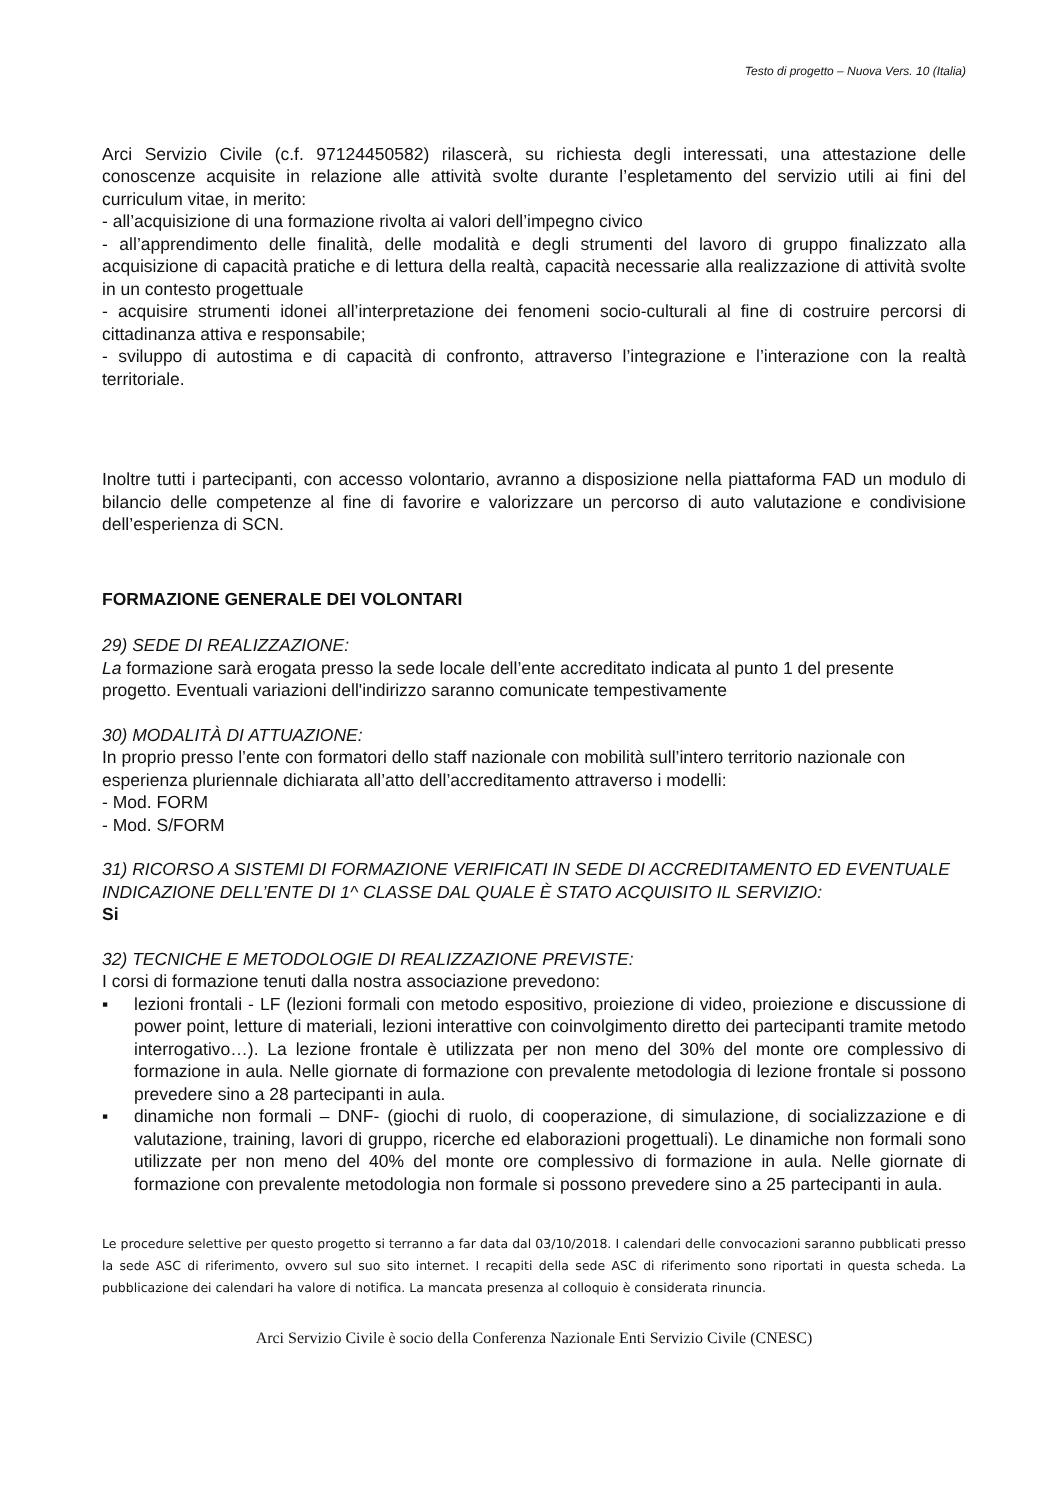Testo di progetto – Nuova Vers. 10 (Italia)
Arci Servizio Civile (c.f. 97124450582) rilascerà, su richiesta degli interessati, una attestazione delle conoscenze acquisite in relazione alle attività svolte durante l’espletamento del servizio utili ai fini del curriculum vitae, in merito:
- all’acquisizione di una formazione rivolta ai valori dell’impegno civico
- all’apprendimento delle finalità, delle modalità e degli strumenti del lavoro di gruppo finalizzato alla acquisizione di capacità pratiche e di lettura della realtà, capacità necessarie alla realizzazione di attività svolte in un contesto progettuale
- acquisire strumenti idonei all’interpretazione dei fenomeni socio-culturali al fine di costruire percorsi di cittadinanza attiva e responsabile;
- sviluppo di autostima e di capacità di confronto, attraverso l’integrazione e l’interazione con la realtà territoriale.
Inoltre tutti i partecipanti, con accesso volontario, avranno a disposizione nella piattaforma FAD un modulo di bilancio delle competenze al fine di favorire e valorizzare un percorso di auto valutazione e condivisione dell’esperienza di SCN.
FORMAZIONE GENERALE DEI VOLONTARI
29) SEDE DI REALIZZAZIONE:
La formazione sarà erogata presso la sede locale dell’ente accreditato indicata al punto 1 del presente progetto. Eventuali variazioni dell'indirizzo saranno comunicate tempestivamente
30) MODALITÀ DI ATTUAZIONE:
In proprio presso l’ente con formatori dello staff nazionale con mobilità sull’intero territorio nazionale con esperienza pluriennale dichiarata all’atto dell’accreditamento attraverso i modelli:
- Mod. FORM
- Mod. S/FORM
31) RICORSO A SISTEMI DI FORMAZIONE VERIFICATI IN SEDE DI ACCREDITAMENTO ED EVENTUALE INDICAZIONE DELL’ENTE DI 1^ CLASSE DAL QUALE È STATO ACQUISITO IL SERVIZIO:
Si
32) TECNICHE E METODOLOGIE DI REALIZZAZIONE PREVISTE:
I corsi di formazione tenuti dalla nostra associazione prevedono:
▪ lezioni frontali - LF (lezioni formali con metodo espositivo, proiezione di video, proiezione e discussione di power point, letture di materiali, lezioni interattive con coinvolgimento diretto dei partecipanti tramite metodo interrogativo…). La lezione frontale è utilizzata per non meno del 30% del monte ore complessivo di formazione in aula. Nelle giornate di formazione con prevalente metodologia di lezione frontale si possono prevedere sino a 28 partecipanti in aula.
▪ dinamiche non formali – DNF- (giochi di ruolo, di cooperazione, di simulazione, di socializzazione e di valutazione, training, lavori di gruppo, ricerche ed elaborazioni progettuali). Le dinamiche non formali sono utilizzate per non meno del 40% del monte ore complessivo di formazione in aula. Nelle giornate di formazione con prevalente metodologia non formale si possono prevedere sino a 25 partecipanti in aula.
Le procedure selettive per questo progetto si terranno a far data dal 03/10/2018. I calendari delle convocazioni saranno pubblicati presso la sede ASC di riferimento, ovvero sul suo sito internet. I recapiti della sede ASC di riferimento sono riportati in questa scheda. La pubblicazione dei calendari ha valore di notifica. La mancata presenza al colloquio è considerata rinuncia.
Arci Servizio Civile è socio della Conferenza Nazionale Enti Servizio Civile (CNESC)